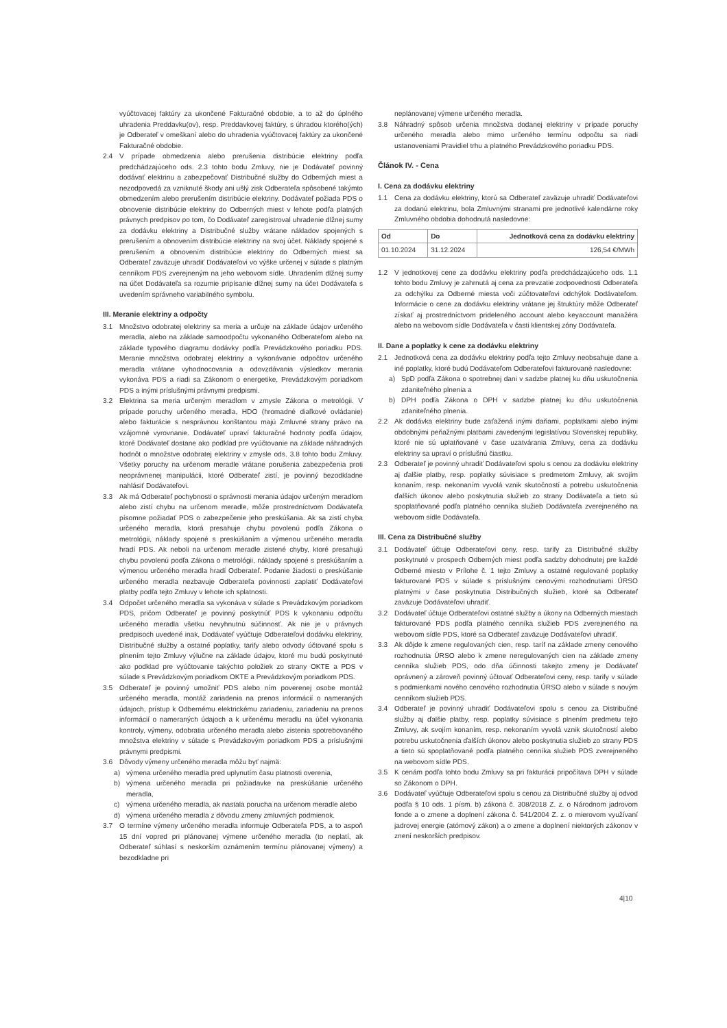vyúčtovacej faktúry za ukončené Fakturačné obdobie, a to až do úplného uhradenia Preddavku(ov), resp. Preddavkovej faktúry, s úhradou ktorého(ých) je Odberateľ v omeškaní alebo do uhradenia vyúčtovacej faktúry za ukončené Fakturačné obdobie.
2.4 V prípade obmedzenia alebo prerušenia distribúcie elektriny podľa predchádzajúceho ods. 2.3 tohto bodu Zmluvy, nie je Dodávateľ povinný dodávať elektrinu a zabezpečovať Distribučné služby do Odberných miest a nezodpovedá za vzniknuté škody ani ušlý zisk Odberateľa spôsobené takýmto obmedzením alebo prerušením distribúcie elektriny. Dodávateľ požiada PDS o obnovenie distribúcie elektriny do Odberných miest v lehote podľa platných právnych predpisov po tom, čo Dodávateľ zaregistroval uhradenie dlžnej sumy za dodávku elektriny a Distribučné služby vrátane nákladov spojených s prerušením a obnovením distribúcie elektriny na svoj účet. Náklady spojené s prerušením a obnovením distribúcie elektriny do Odberných miest sa Odberateľ zaväzuje uhradiť Dodávateľovi vo výške určenej v súlade s platným cenníkom PDS zverejneným na jeho webovom sídle. Uhradením dlžnej sumy na účet Dodávateľa sa rozumie pripísanie dlžnej sumy na účet Dodávateľa s uvedením správneho variabilného symbolu.
III. Meranie elektriny a odpočty
3.1 Množstvo odobratej elektriny sa meria a určuje na základe údajov určeného meradla, alebo na základe samoodpočtu vykonaného Odberateľom alebo na základe typového diagramu dodávky podľa Prevádzkového poriadku PDS. Meranie množstva odobratej elektriny a vykonávanie odpočtov určeného meradla vrátane vyhodnocovania a odovzdávania výsledkov merania vykonáva PDS a riadi sa Zákonom o energetike, Prevádzkovým poriadkom PDS a inými príslušnými právnymi predpismi.
3.2 Elektrina sa meria určeným meradlom v zmysle Zákona o metrológii. V prípade poruchy určeného meradla, HDO (hromadné diaľkové ovládanie) alebo fakturácie s nesprávnou konštantou majú Zmluvné strany právo na vzájomné vyrovnanie. Dodávateľ upraví fakturačné hodnoty podľa údajov, ktoré Dodávateľ dostane ako podklad pre vyúčtovanie na základe náhradných hodnôt o množstve odobratej elektriny v zmysle ods. 3.8 tohto bodu Zmluvy. Všetky poruchy na určenom meradle vrátane porušenia zabezpečenia proti neoprávnenej manipulácii, ktoré Odberateľ zistí, je povinný bezodkladne nahlásiť Dodávateľovi.
3.3 Ak má Odberateľ pochybnosti o správnosti merania údajov určeným meradlom alebo zistí chybu na určenom meradle, môže prostredníctvom Dodávateľa písomne požiadať PDS o zabezpečenie jeho preskúšania. Ak sa zistí chyba určeného meradla, ktorá presahuje chybu povolenú podľa Zákona o metrológii, náklady spojené s preskúšaním a výmenou určeného meradla hradí PDS. Ak neboli na určenom meradle zistené chyby, ktoré presahujú chybu povolenú podľa Zákona o metrológii, náklady spojené s preskúšaním a výmenou určeného meradla hradí Odberateľ. Podanie žiadosti o preskúšanie určeného meradla nezbavuje Odberateľa povinnosti zaplatiť Dodávateľovi platby podľa tejto Zmluvy v lehote ich splatnosti.
3.4 Odpočet určeného meradla sa vykonáva v súlade s Prevádzkovým poriadkom PDS, pričom Odberateľ je povinný poskytnúť PDS k vykonaniu odpočtu určeného meradla všetku nevyhnutnú súčinnosť. Ak nie je v právnych predpisoch uvedené inak, Dodávateľ vyúčtuje Odberateľovi dodávku elektriny, Distribučné služby a ostatné poplatky, tarify alebo odvody účtované spolu s plnením tejto Zmluvy výlučne na základe údajov, ktoré mu budú poskytnuté ako podklad pre vyúčtovanie takýchto položiek zo strany OKTE a PDS v súlade s Prevádzkovým poriadkom OKTE a Prevádzkovým poriadkom PDS.
3.5 Odberateľ je povinný umožniť PDS alebo ním poverenej osobe montáž určeného meradla, montáž zariadenia na prenos informácií o nameraných údajoch, prístup k Odbernému elektrickému zariadeniu, zariadeniu na prenos informácií o nameraných údajoch a k určenému meradlu na účel vykonania kontroly, výmeny, odobratia určeného meradla alebo zistenia spotrebovaného množstva elektriny v súlade s Prevádzkovým poriadkom PDS a príslušnými právnymi predpismi.
3.6 Dôvody výmeny určeného meradla môžu byť najmä:
a) výmena určeného meradla pred uplynutím času platnosti overenia,
b) výmena určeného meradla pri požiadavke na preskúšanie určeného meradla,
c) výmena určeného meradla, ak nastala porucha na určenom meradle alebo
d) výmena určeného meradla z dôvodu zmeny zmluvných podmienok.
3.7 O termíne výmeny určeného meradla informuje Odberateľa PDS, a to aspoň 15 dní vopred pri plánovanej výmene určeného meradla (to neplatí, ak Odberateľ súhlasí s neskorším oznámením termínu plánovanej výmeny) a bezodkladne pri
neplánovanej výmene určeného meradla.
3.8 Náhradný spôsob určenia množstva dodanej elektriny v prípade poruchy určeného meradla alebo mimo určeného termínu odpočtu sa riadi ustanoveniami Pravidiel trhu a platného Prevádzkového poriadku PDS.
Článok IV. - Cena
I. Cena za dodávku elektriny
1.1 Cena za dodávku elektriny, ktorú sa Odberateľ zaväzuje uhradiť Dodávateľovi za dodanú elektrinu, bola Zmluvnými stranami pre jednotlivé kalendárne roky Zmluvného obdobia dohodnutá nasledovne:
| Od | Do | Jednotková cena za dodávku elektriny |
| --- | --- | --- |
| 01.10.2024 | 31.12.2024 | 126,54 €/MWh |
1.2 V jednotkovej cene za dodávku elektriny podľa predchádzajúceho ods. 1.1 tohto bodu Zmluvy je zahrnutá aj cena za prevzatie zodpovednosti Odberateľa za odchýlku za Odberné miesta voči zúčtovateľovi odchýlok Dodávateľom. Informácie o cene za dodávku elektriny vrátane jej štruktúry môže Odberateľ získať aj prostredníctvom prideleného account alebo keyaccount manažéra alebo na webovom sídle Dodávateľa v časti klientskej zóny Dodávateľa.
II. Dane a poplatky k cene za dodávku elektriny
2.1 Jednotková cena za dodávku elektriny podľa tejto Zmluvy neobsahuje dane a iné poplatky, ktoré budú Dodávateľom Odberateľovi fakturované nasledovne:
a) SpD podľa Zákona o spotrebnej dani v sadzbe platnej ku dňu uskutočnenia zdaniteľného plnenia a
b) DPH podľa Zákona o DPH v sadzbe platnej ku dňu uskutočnenia zdaniteľného plnenia.
2.2 Ak dodávka elektriny bude zaťažená inými daňami, poplatkami alebo inými obdobnými peňažnými platbami zavedenými legislatívou Slovenskej republiky, ktoré nie sú uplatňované v čase uzatvárania Zmluvy, cena za dodávku elektriny sa upraví o príslušnú čiastku.
2.3 Odberateľ je povinný uhradiť Dodávateľovi spolu s cenou za dodávku elektriny aj ďalšie platby, resp. poplatky súvisiace s predmetom Zmluvy, ak svojím konaním, resp. nekonaním vyvolá vznik skutočností a potrebu uskutočnenia ďalších úkonov alebo poskytnutia služieb zo strany Dodávateľa a tieto sú spoplatňované podľa platného cenníka služieb Dodávateľa zverejneného na webovom sídle Dodávateľa.
III. Cena za Distribučné služby
3.1 Dodávateľ účtuje Odberateľovi ceny, resp. tarify za Distribučné služby poskytnuté v prospech Odberných miest podľa sadzby dohodnutej pre každé Odberné miesto v Prílohe č. 1 tejto Zmluvy a ostatné regulované poplatky fakturované PDS v súlade s príslušnými cenovými rozhodnutiami ÚRSO platnými v čase poskytnutia Distribučných služieb, ktoré sa Odberateľ zaväzuje Dodávateľovi uhradiť.
3.2 Dodávateľ účtuje Odberateľovi ostatné služby a úkony na Odberných miestach fakturované PDS podľa platného cenníka služieb PDS zverejneného na webovom sídle PDS, ktoré sa Odberateľ zaväzuje Dodávateľovi uhradiť.
3.3 Ak dôjde k zmene regulovaných cien, resp. taríf na základe zmeny cenového rozhodnutia ÚRSO alebo k zmene neregulovaných cien na základe zmeny cenníka služieb PDS, odo dňa účinnosti takejto zmeny je Dodávateľ oprávnený a zároveň povinný účtovať Odberateľovi ceny, resp. tarify v súlade s podmienkami nového cenového rozhodnutia ÚRSO alebo v súlade s novým cenníkom služieb PDS.
3.4 Odberateľ je povinný uhradiť Dodávateľovi spolu s cenou za Distribučné služby aj ďalšie platby, resp. poplatky súvisiace s plnením predmetu tejto Zmluvy, ak svojím konaním, resp. nekonaním vyvolá vznik skutočností alebo potrebu uskutočnenia ďalších úkonov alebo poskytnutia služieb zo strany PDS a tieto sú spoplatňované podľa platného cenníka služieb PDS zverejneného na webovom sídle PDS.
3.5 K cenám podľa tohto bodu Zmluvy sa pri fakturácii pripočítava DPH v súlade so Zákonom o DPH.
3.6 Dodávateľ vyúčtuje Odberateľovi spolu s cenou za Distribučné služby aj odvod podľa § 10 ods. 1 písm. b) zákona č. 308/2018 Z. z. o Národnom jadrovom fonde a o zmene a doplnení zákona č. 541/2004 Z. z. o mierovom využívaní jadrovej energie (atómový zákon) a o zmene a doplnení niektorých zákonov v znení neskorších predpisov.
4|10